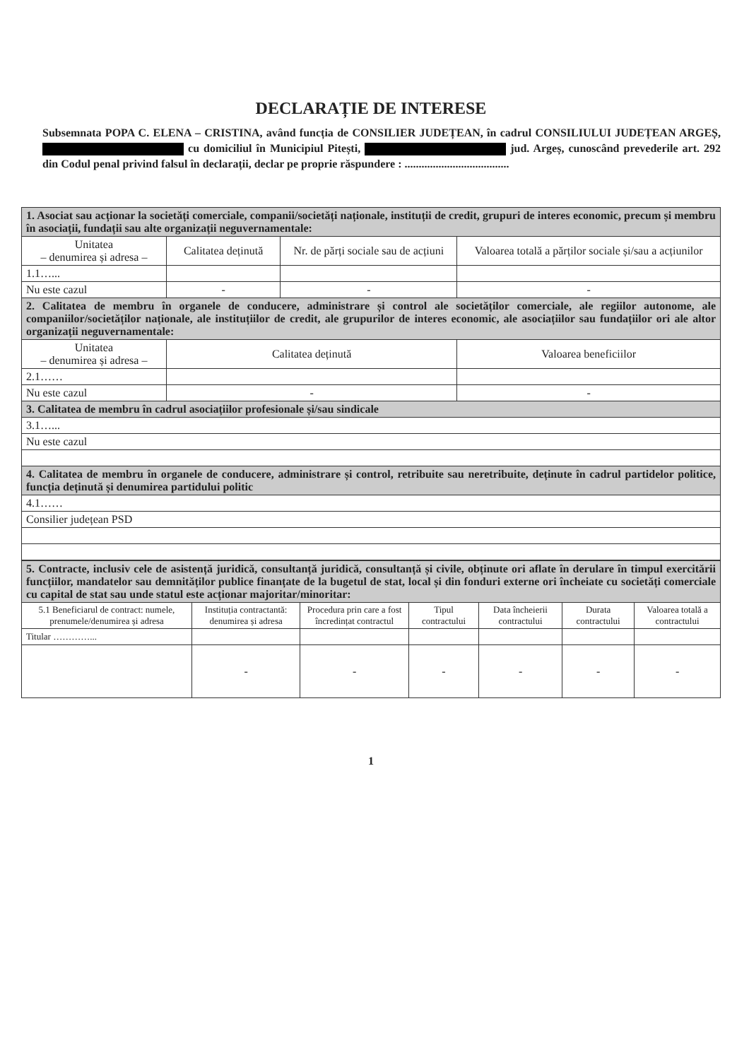DECLARAȚIE DE INTERESE
Subsemnata POPA C. ELENA – CRISTINA, având funcția de CONSILIER JUDEȚEAN, în cadrul CONSILIULUI JUDEȚEAN ARGEȘ, cu domiciliul în Municipiul Pitești, jud. Argeș, cunoscând prevederile art. 292 din Codul penal privind falsul în declarații, declar pe proprie răspundere : .....................................
| 1. Asociat sau acționar la societăți comerciale, companii/societăți naționale, instituții de credit, grupuri de interes economic, precum și membru în asociații, fundații sau alte organizații neguvernamentale: | | | |
| Unitatea – denumirea și adresa – | Calitatea deținută | Nr. de părți sociale sau de acțiuni | Valoarea totală a părților sociale și/sau a acțiunilor |
| 1.1…... | | | |
| Nu este cazul | - | - | - |
| 2. Calitatea de membru în organele de conducere, administrare și control ale societăților comerciale, ale regiilor autonome, ale companiilor/societăților naționale, ale instituțiilor de credit, ale grupurilor de interes economic, ale asociațiilor sau fundațiilor ori ale altor organizații neguvernamentale: | | | |
| Unitatea – denumirea și adresa – | Calitatea deținută | | Valoarea beneficiilor |
| 2.1…… | | | |
| Nu este cazul | - | | - |
| 3. Calitatea de membru în cadrul asociațiilor profesionale și/sau sindicale | | | |
| 3.1…... | | | |
| Nu este cazul | | | |
| 4. Calitatea de membru în organele de conducere, administrare și control, retribuite sau neretribuite, deținute în cadrul partidelor politice, funcția deținută și denumirea partidului politic | | | |
| 4.1…… | | | |
| Consilier județean PSD | | | |
| 5. Contracte, inclusiv cele de asistență juridică, consultanță juridică, consultanță și civile, obținute ori aflate în derulare în timpul exercitării funcțiilor, mandatelor sau demnităților publice finanțate de la bugetul de stat, local și din fonduri externe ori încheiate cu societăți comerciale cu capital de stat sau unde statul este acționar majoritar/minoritar: | | | | | | |
| 5.1 Beneficiarul de contract: numele, prenumele/denumirea și adresa | Instituția contractantă: denumirea și adresa | Procedura prin care a fost încredințat contractul | Tipul contractului | Data încheierii contractului | Durata contractului | Valoarea totală a contractului |
| Titular …………... | | | | | | |
| | - | - | - | - | - | - |
1